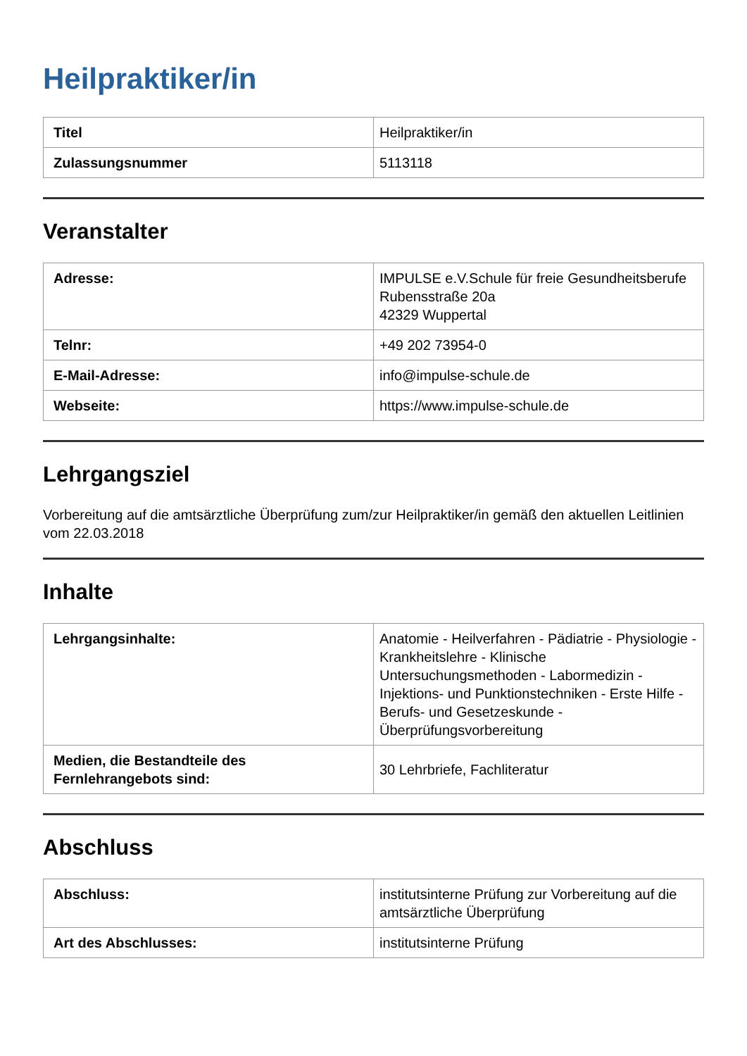Heilpraktiker/in
| Titel | Heilpraktiker/in |
| Zulassungsnummer | 5113118 |
Veranstalter
| Adresse: | IMPULSE e.V.Schule für freie Gesundheitsberufe Rubensstraße 20a 42329 Wuppertal |
| Telnr: | +49 202 73954-0 |
| E-Mail-Adresse: | info@impulse-schule.de |
| Webseite: | https://www.impulse-schule.de |
Lehrgangsziel
Vorbereitung auf die amtsärztliche Überprüfung zum/zur Heilpraktiker/in gemäß den aktuellen Leitlinien vom 22.03.2018
Inhalte
| Lehrgangsinhalte: | Anatomie - Heilverfahren - Pädiatrie - Physiologie - Krankheitslehre - Klinische Untersuchungsmethoden - Labormedizin - Injektions- und Punktionstechniken - Erste Hilfe - Berufs- und Gesetzeskunde - Überprüfungsvorbereitung |
| Medien, die Bestandteile des Fernlehrangebots sind: | 30 Lehrbriefe, Fachliteratur |
Abschluss
| Abschluss: | institutsinterne Prüfung zur Vorbereitung auf die amtsärztliche Überprüfung |
| Art des Abschlusses: | institutsinterne Prüfung |